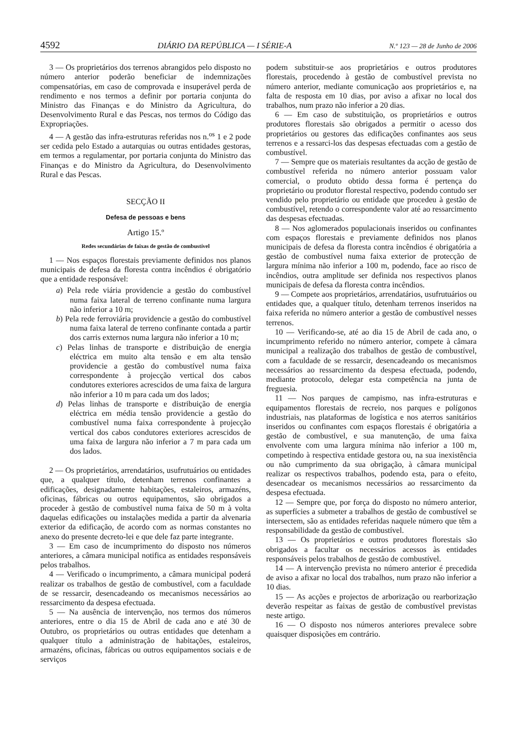4592 DIÁRIO DA REPÚBLICA — I SÉRIE-A N.º 123 — 28 de Junho de 2006
3 — Os proprietários dos terrenos abrangidos pelo disposto no número anterior poderão beneficiar de indemnizações compensatórias, em caso de comprovada e insuperável perda de rendimento e nos termos a definir por portaria conjunta do Ministro das Finanças e do Ministro da Agricultura, do Desenvolvimento Rural e das Pescas, nos termos do Código das Expropriações.
4 — A gestão das infra-estruturas referidas nos n.<sup>os</sup> 1 e 2 pode ser cedida pelo Estado a autarquias ou outras entidades gestoras, em termos a regulamentar, por portaria conjunta do Ministro das Finanças e do Ministro da Agricultura, do Desenvolvimento Rural e das Pescas.
SECÇÃO II
Defesa de pessoas e bens
Artigo 15.º
Redes secundárias de faixas de gestão de combustível
1 — Nos espaços florestais previamente definidos nos planos municipais de defesa da floresta contra incêndios é obrigatório que a entidade responsável:
a) Pela rede viária providencie a gestão do combustível numa faixa lateral de terreno confinante numa largura não inferior a 10 m;
b) Pela rede ferroviária providencie a gestão do combustível numa faixa lateral de terreno confinante contada a partir dos carris externos numa largura não inferior a 10 m;
c) Pelas linhas de transporte e distribuição de energia eléctrica em muito alta tensão e em alta tensão providencie a gestão do combustível numa faixa correspondente à projecção vertical dos cabos condutores exteriores acrescidos de uma faixa de largura não inferior a 10 m para cada um dos lados;
d) Pelas linhas de transporte e distribuição de energia eléctrica em média tensão providencie a gestão do combustível numa faixa correspondente à projecção vertical dos cabos condutores exteriores acrescidos de uma faixa de largura não inferior a 7 m para cada um dos lados.
2 — Os proprietários, arrendatários, usufrutuários ou entidades que, a qualquer título, detenham terrenos confinantes a edificações, designadamente habitações, estaleiros, armazéns, oficinas, fábricas ou outros equipamentos, são obrigados a proceder à gestão de combustível numa faixa de 50 m à volta daquelas edificações ou instalações medida a partir da alvenaria exterior da edificação, de acordo com as normas constantes no anexo do presente decreto-lei e que dele faz parte integrante.
3 — Em caso de incumprimento do disposto nos números anteriores, a câmara municipal notifica as entidades responsáveis pelos trabalhos.
4 — Verificado o incumprimento, a câmara municipal poderá realizar os trabalhos de gestão de combustível, com a faculdade de se ressarcir, desencadeando os mecanismos necessários ao ressarcimento da despesa efectuada.
5 — Na ausência de intervenção, nos termos dos números anteriores, entre o dia 15 de Abril de cada ano e até 30 de Outubro, os proprietários ou outras entidades que detenham a qualquer título a administração de habitações, estaleiros, armazéns, oficinas, fábricas ou outros equipamentos sociais e de serviços
podem substituir-se aos proprietários e outros produtores florestais, procedendo à gestão de combustível prevista no número anterior, mediante comunicação aos proprietários e, na falta de resposta em 10 dias, por aviso a afixar no local dos trabalhos, num prazo não inferior a 20 dias.
6 — Em caso de substituição, os proprietários e outros produtores florestais são obrigados a permitir o acesso dos proprietários ou gestores das edificações confinantes aos seus terrenos e a ressarci-los das despesas efectuadas com a gestão de combustível.
7 — Sempre que os materiais resultantes da acção de gestão de combustível referida no número anterior possuam valor comercial, o produto obtido dessa forma é pertença do proprietário ou produtor florestal respectivo, podendo contudo ser vendido pelo proprietário ou entidade que procedeu à gestão de combustível, retendo o correspondente valor até ao ressarcimento das despesas efectuadas.
8 — Nos aglomerados populacionais inseridos ou confinantes com espaços florestais e previamente definidos nos planos municipais de defesa da floresta contra incêndios é obrigatória a gestão de combustível numa faixa exterior de protecção de largura mínima não inferior a 100 m, podendo, face ao risco de incêndios, outra amplitude ser definida nos respectivos planos municipais de defesa da floresta contra incêndios.
9 — Compete aos proprietários, arrendatários, usufrutuários ou entidades que, a qualquer título, detenham terrenos inseridos na faixa referida no número anterior a gestão de combustível nesses terrenos.
10 — Verificando-se, até ao dia 15 de Abril de cada ano, o incumprimento referido no número anterior, compete à câmara municipal a realização dos trabalhos de gestão de combustível, com a faculdade de se ressarcir, desencadeando os mecanismos necessários ao ressarcimento da despesa efectuada, podendo, mediante protocolo, delegar esta competência na junta de freguesia.
11 — Nos parques de campismo, nas infra-estruturas e equipamentos florestais de recreio, nos parques e polígonos industriais, nas plataformas de logística e nos aterros sanitários inseridos ou confinantes com espaços florestais é obrigatória a gestão de combustível, e sua manutenção, de uma faixa envolvente com uma largura mínima não inferior a 100 m, competindo à respectiva entidade gestora ou, na sua inexistência ou não cumprimento da sua obrigação, à câmara municipal realizar os respectivos trabalhos, podendo esta, para o efeito, desencadear os mecanismos necessários ao ressarcimento da despesa efectuada.
12 — Sempre que, por força do disposto no número anterior, as superfícies a submeter a trabalhos de gestão de combustível se intersectem, são as entidades referidas naquele número que têm a responsabilidade da gestão de combustível.
13 — Os proprietários e outros produtores florestais são obrigados a facultar os necessários acessos às entidades responsáveis pelos trabalhos de gestão de combustível.
14 — A intervenção prevista no número anterior é precedida de aviso a afixar no local dos trabalhos, num prazo não inferior a 10 dias.
15 — As acções e projectos de arborização ou rearborização deverão respeitar as faixas de gestão de combustível previstas neste artigo.
16 — O disposto nos números anteriores prevalece sobre quaisquer disposições em contrário.